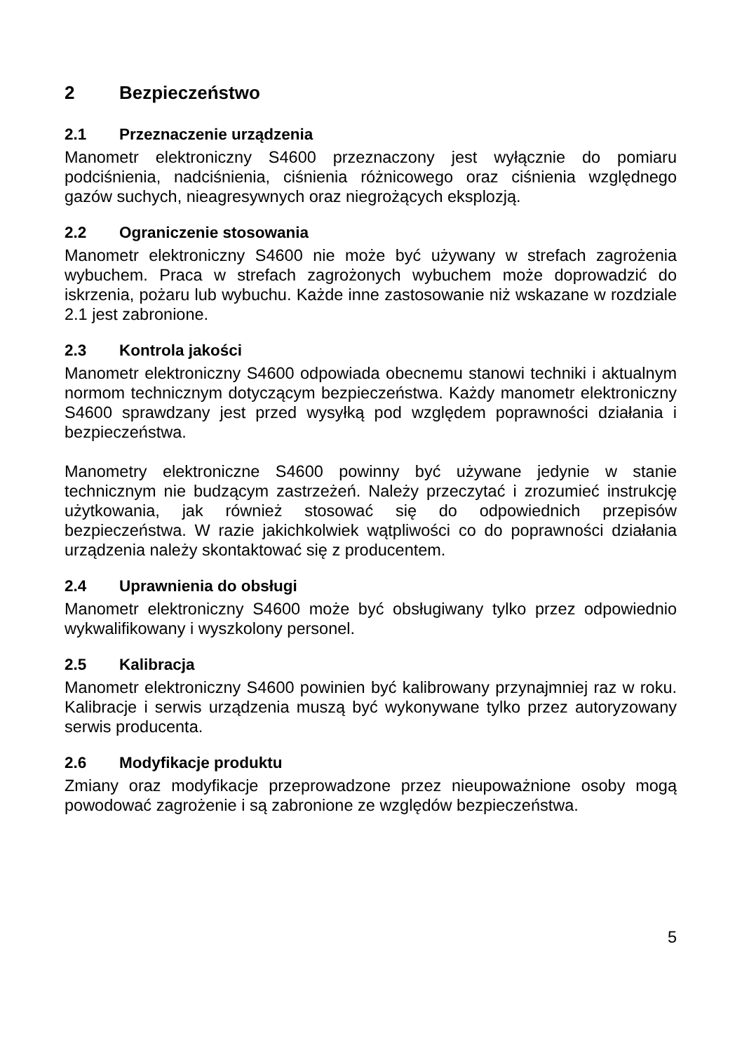2 Bezpieczeństwo
2.1 Przeznaczenie urządzenia
Manometr elektroniczny S4600 przeznaczony jest wyłącznie do pomiaru podciśnienia, nadciśnienia, ciśnienia różnicowego oraz ciśnienia względnego gazów suchych, nieagresywnych oraz niegrożących eksplozją.
2.2 Ograniczenie stosowania
Manometr elektroniczny S4600 nie może być używany w strefach zagrożenia wybuchem. Praca w strefach zagrożonych wybuchem może doprowadzić do iskrzenia, pożaru lub wybuchu. Każde inne zastosowanie niż wskazane w rozdziale 2.1 jest zabronione.
2.3 Kontrola jakości
Manometr elektroniczny S4600 odpowiada obecnemu stanowi techniki i aktualnym normom technicznym dotyczącym bezpieczeństwa. Każdy manometr elektroniczny S4600 sprawdzany jest przed wysyłką pod względem poprawności działania i bezpieczeństwa.
Manometry elektroniczne S4600 powinny być używane jedynie w stanie technicznym nie budzącym zastrzeżeń. Należy przeczytać i zrozumieć instrukcję użytkowania, jak również stosować się do odpowiednich przepisów bezpieczeństwa. W razie jakichkolwiek wątpliwości co do poprawności działania urządzenia należy skontaktować się z producentem.
2.4 Uprawnienia do obsługi
Manometr elektroniczny S4600 może być obsługiwany tylko przez odpowiednio wykwalifikowany i wyszkolony personel.
2.5 Kalibracja
Manometr elektroniczny S4600 powinien być kalibrowany przynajmniej raz w roku. Kalibracje i serwis urządzenia muszą być wykonywane tylko przez autoryzowany serwis producenta.
2.6 Modyfikacje produktu
Zmiany oraz modyfikacje przeprowadzone przez nieupoważnione osoby mogą powodować zagrożenie i są zabronione ze względów bezpieczeństwa.
5